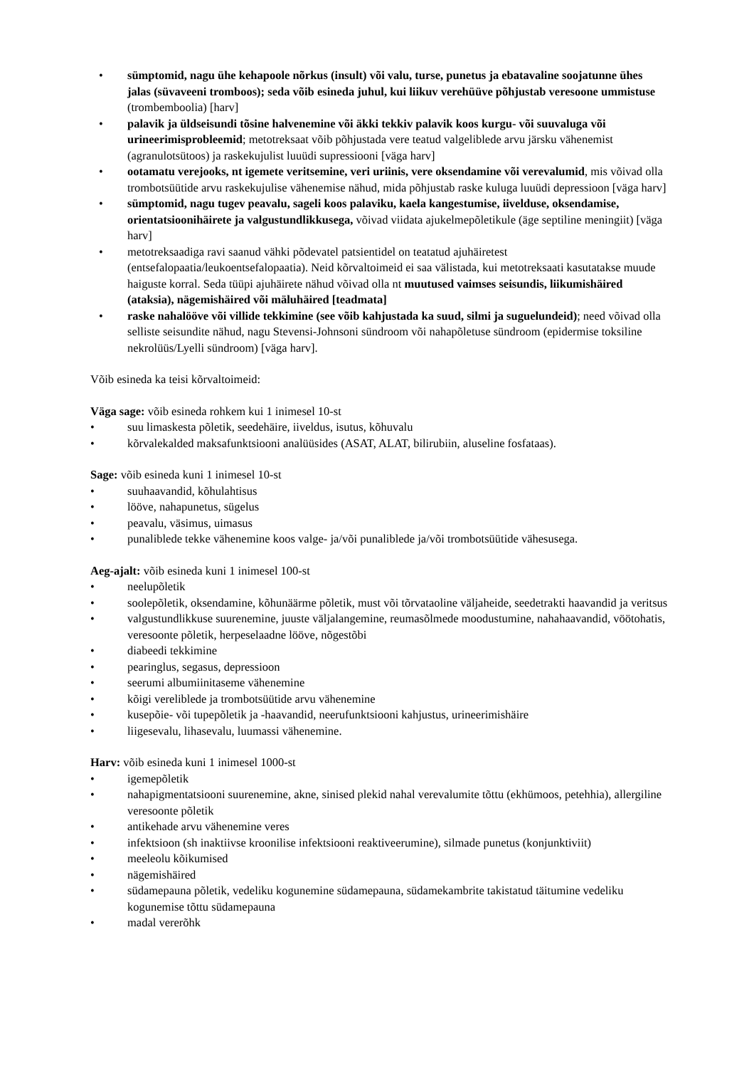• sümptomid, nagu ühe kehapoole nõrkus (insult) või valu, turse, punetus ja ebatavaline soojatunne ühes jalas (süvaveeni tromboos); seda võib esineda juhul, kui liikuv verehüüve põhjustab veresoone ummistuse (trombemboolia) [harv]
• palavik ja üldseisundi tõsine halvenemine või äkki tekkiv palavik koos kurgu- või suuvaluga või urineerimisprobleemid; metotreksaat võib põhjustada vere teatud valgeliblede arvu järsku vähenemist (agranulotsütoos) ja raskekujulist luuüdi supressiooni [väga harv]
• ootamatu verejooks, nt igemete veritsemine, veri uriinis, vere oksendamine või verevalumid, mis võivad olla trombotsüütide arvu raskekujulise vähenemise nähud, mida põhjustab raske kuluga luuüdi depressioon [väga harv]
• sümptomid, nagu tugev peavalu, sageli koos palaviku, kaela kangestumise, iivelduse, oksendamise, orientatsioonihäirete ja valgustundlikkusega, võivad viidata ajukelmepõletikule (äge septiline meningiit) [väga harv]
• metotreksaadiga ravi saanud vähki põdevatel patsientidel on teatatud ajuhäiretest (entsefalopaatia/leukoentsefalopaatia). Neid kõrvaltoimeid ei saa välistada, kui metotreksaati kasutatakse muude haiguste korral. Seda tüüpi ajuhäirete nähud võivad olla nt muutused vaimses seisundis, liikumishäired (ataksia), nägemishäired või mäluhäired [teadmata]
• raske nahalööve või villide tekkimine (see võib kahjustada ka suud, silmi ja suguelundeid); need võivad olla selliste seisundite nähud, nagu Stevensi-Johnsoni sündroom või nahapõletuse sündroom (epidermise toksiline nekrolüüs/Lyelli sündroom) [väga harv].
Võib esineda ka teisi kõrvaltoimeid:
Väga sage: võib esineda rohkem kui 1 inimesel 10-st
• suu limaskesta põletik, seedehäire, iiveldus, isutus, kõhuvalu
• kõrvalekalded maksafunktsiooni analüüsides (ASAT, ALAT, bilirubiin, aluseline fosfataas).
Sage: võib esineda kuni 1 inimesel 10-st
• suuhaavandid, kõhulahtisus
• lööve, nahapunetus, sügelus
• peavalu, väsimus, uimasus
• punaliblede tekke vähenemine koos valge- ja/või punaliblede ja/või trombotsüütide vähesusega.
Aeg-ajalt: võib esineda kuni 1 inimesel 100-st
• neelupõletik
• soolepõletik, oksendamine, kõhunäärme põletik, must või tõrvataoline väljaheide, seedetrakti haavandid ja veritsus
• valgustundlikkuse suurenemine, juuste väljalangemine, reumasõlmede moodustumine, nahahaavandid, vöötohatis, veresoonte põletik, herpeselaadne lööve, nõgestõbi
• diabeedi tekkimine
• pearinglus, segasus, depressioon
• seerumi albumiinitaseme vähenemine
• kõigi vereliblede ja trombotsüütide arvu vähenemine
• kusepõie- või tupepõletik ja -haavandid, neerufunktsiooni kahjustus, urineerimishäire
• liigesevalu, lihasevalu, luumassi vähenemine.
Harv: võib esineda kuni 1 inimesel 1000-st
• igemepõletik
• nahapigmentatsiooni suurenemine, akne, sinised plekid nahal verevalumite tõttu (ekhümoos, petehhia), allergiline veresoonte põletik
• antikehade arvu vähenemine veres
• infektsioon (sh inaktiivse kroonilise infektsiooni reaktiveerumine), silmade punetus (konjunktiviit)
• meeleolu kõikumised
• nägemishäired
• südamepauna põletik, vedeliku kogunemine südamepauna, südamekambrite takistatud täitumine vedeliku kogunemise tõttu südamepauna
• madal vererõhk